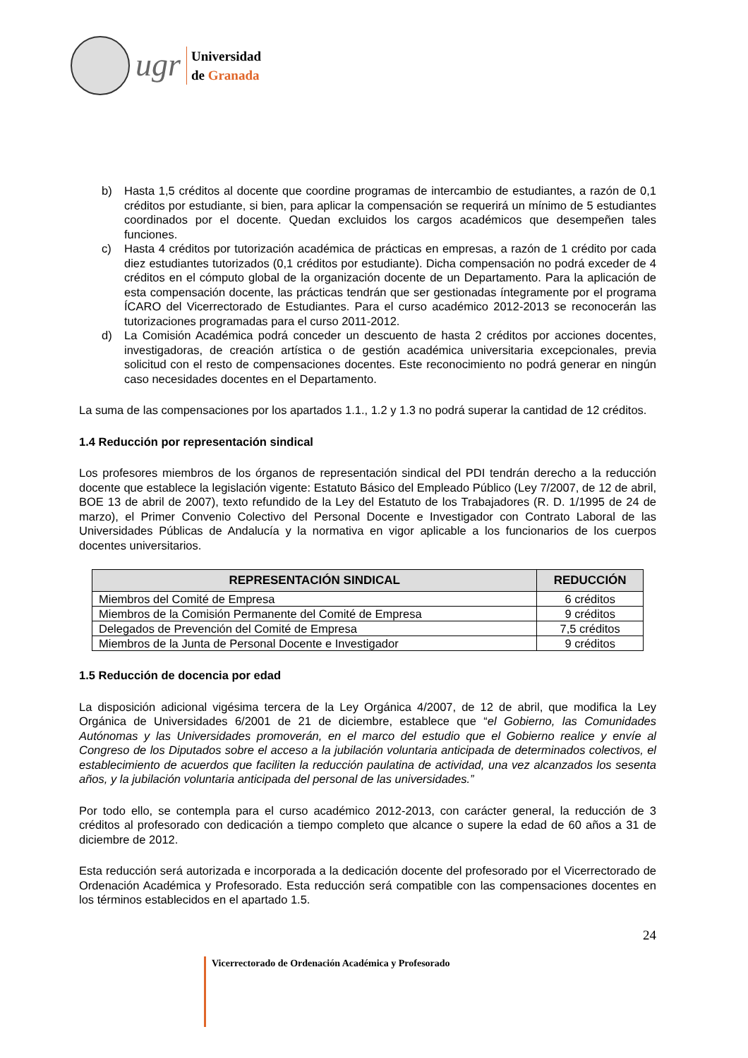ugr
Universidad
de Granada
b) Hasta 1,5 créditos al docente que coordine programas de intercambio de estudiantes, a razón de 0,1 créditos por estudiante, si bien, para aplicar la compensación se requerirá un mínimo de 5 estudiantes coordinados por el docente. Quedan excluidos los cargos académicos que desempeñen tales funciones.
c) Hasta 4 créditos por tutorización académica de prácticas en empresas, a razón de 1 crédito por cada diez estudiantes tutorizados (0,1 créditos por estudiante). Dicha compensación no podrá exceder de 4 créditos en el cómputo global de la organización docente de un Departamento. Para la aplicación de esta compensación docente, las prácticas tendrán que ser gestionadas íntegramente por el programa ÍCARO del Vicerrectorado de Estudiantes. Para el curso académico 2012-2013 se reconocerán las tutorizaciones programadas para el curso 2011-2012.
d) La Comisión Académica podrá conceder un descuento de hasta 2 créditos por acciones docentes, investigadoras, de creación artística o de gestión académica universitaria excepcionales, previa solicitud con el resto de compensaciones docentes. Este reconocimiento no podrá generar en ningún caso necesidades docentes en el Departamento.
La suma de las compensaciones por los apartados 1.1., 1.2 y 1.3 no podrá superar la cantidad de 12 créditos.
1.4 Reducción por representación sindical
Los profesores miembros de los órganos de representación sindical del PDI tendrán derecho a la reducción docente que establece la legislación vigente: Estatuto Básico del Empleado Público (Ley 7/2007, de 12 de abril, BOE 13 de abril de 2007), texto refundido de la Ley del Estatuto de los Trabajadores (R. D. 1/1995 de 24 de marzo), el Primer Convenio Colectivo del Personal Docente e Investigador con Contrato Laboral de las Universidades Públicas de Andalucía y la normativa en vigor aplicable a los funcionarios de los cuerpos docentes universitarios.
| REPRESENTACIÓN SINDICAL | REDUCCIÓN |
| --- | --- |
| Miembros del Comité de Empresa | 6 créditos |
| Miembros de la Comisión Permanente del Comité de Empresa | 9 créditos |
| Delegados de Prevención del Comité de Empresa | 7,5 créditos |
| Miembros de la Junta de Personal Docente e Investigador | 9 créditos |
1.5 Reducción de docencia por edad
La disposición adicional vigésima tercera de la Ley Orgánica 4/2007, de 12 de abril, que modifica la Ley Orgánica de Universidades 6/2001 de 21 de diciembre, establece que “el Gobierno, las Comunidades Autónomas y las Universidades promoverán, en el marco del estudio que el Gobierno realice y envíe al Congreso de los Diputados sobre el acceso a la jubilación voluntaria anticipada de determinados colectivos, el establecimiento de acuerdos que faciliten la reducción paulatina de actividad, una vez alcanzados los sesenta años, y la jubilación voluntaria anticipada del personal de las universidades.”
Por todo ello, se contempla para el curso académico 2012-2013, con carácter general, la reducción de 3 créditos al profesorado con dedicación a tiempo completo que alcance o supere la edad de 60 años a 31 de diciembre de 2012.
Esta reducción será autorizada e incorporada a la dedicación docente del profesorado por el Vicerrectorado de Ordenación Académica y Profesorado. Esta reducción será compatible con las compensaciones docentes en los términos establecidos en el apartado 1.5.
24
Vicerrectorado de Ordenación Académica y Profesorado